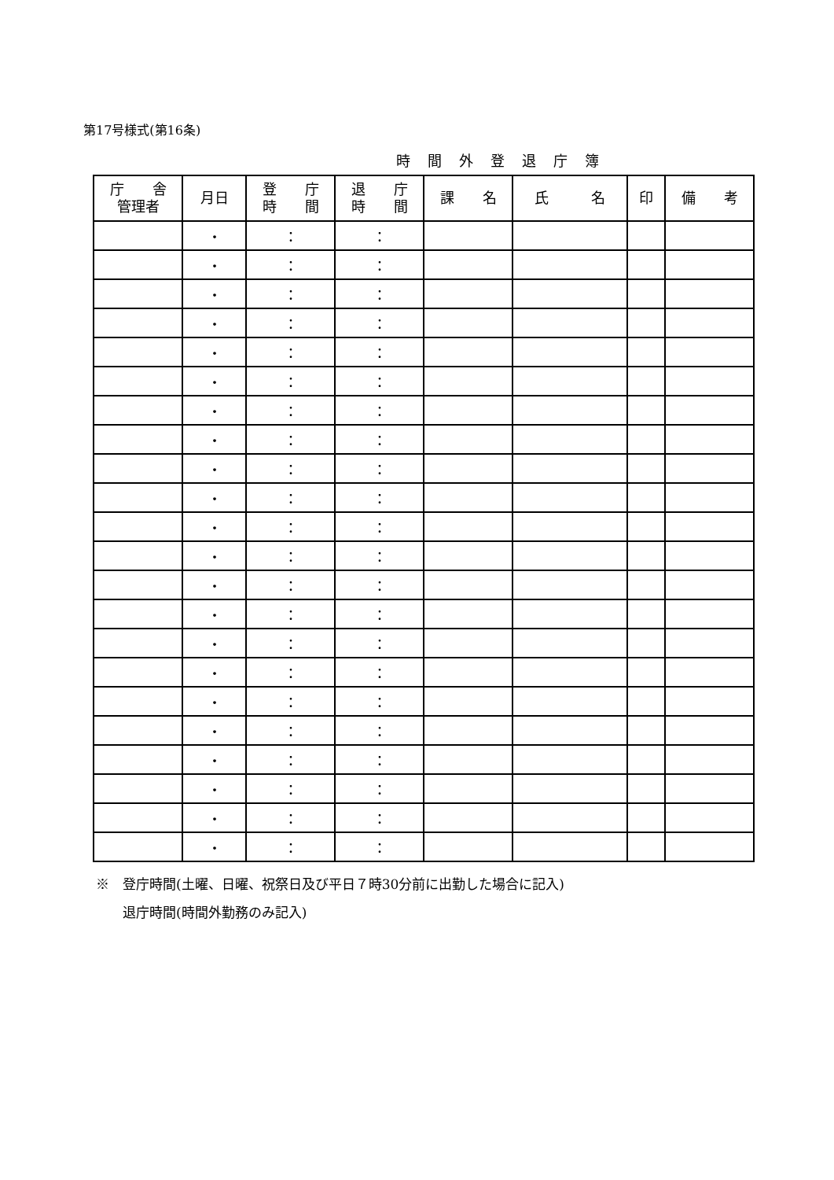第17号様式(第16条)
時間外登退庁簿
| 庁 舎 管理者 | 月日 | 登 庁 時 間 | 退 庁 時 間 | 課 名 | 氏 名 | 印 | 備 考 |
| --- | --- | --- | --- | --- | --- | --- | --- |
| | ・ | ： | ： | | | | |
| | ・ | ： | ： | | | | |
| | ・ | ： | ： | | | | |
| | ・ | ： | ： | | | | |
| | ・ | ： | ： | | | | |
| | ・ | ： | ： | | | | |
| | ・ | ： | ： | | | | |
| | ・ | ： | ： | | | | |
| | ・ | ： | ： | | | | |
| | ・ | ： | ： | | | | |
| | ・ | ： | ： | | | | |
| | ・ | ： | ： | | | | |
| | ・ | ： | ： | | | | |
| | ・ | ： | ： | | | | |
| | ・ | ： | ： | | | | |
| | ・ | ： | ： | | | | |
| | ・ | ： | ： | | | | |
| | ・ | ： | ： | | | | |
| | ・ | ： | ： | | | | |
| | ・ | ： | ： | | | | |
| | ・ | ： | ： | | | | |
| | ・ | ： | ： | | | | |
※　登庁時間(土曜、日曜、祝祭日及び平日７時30分前に出勤した場合に記入)
　　退庁時間(時間外勤務のみ記入)